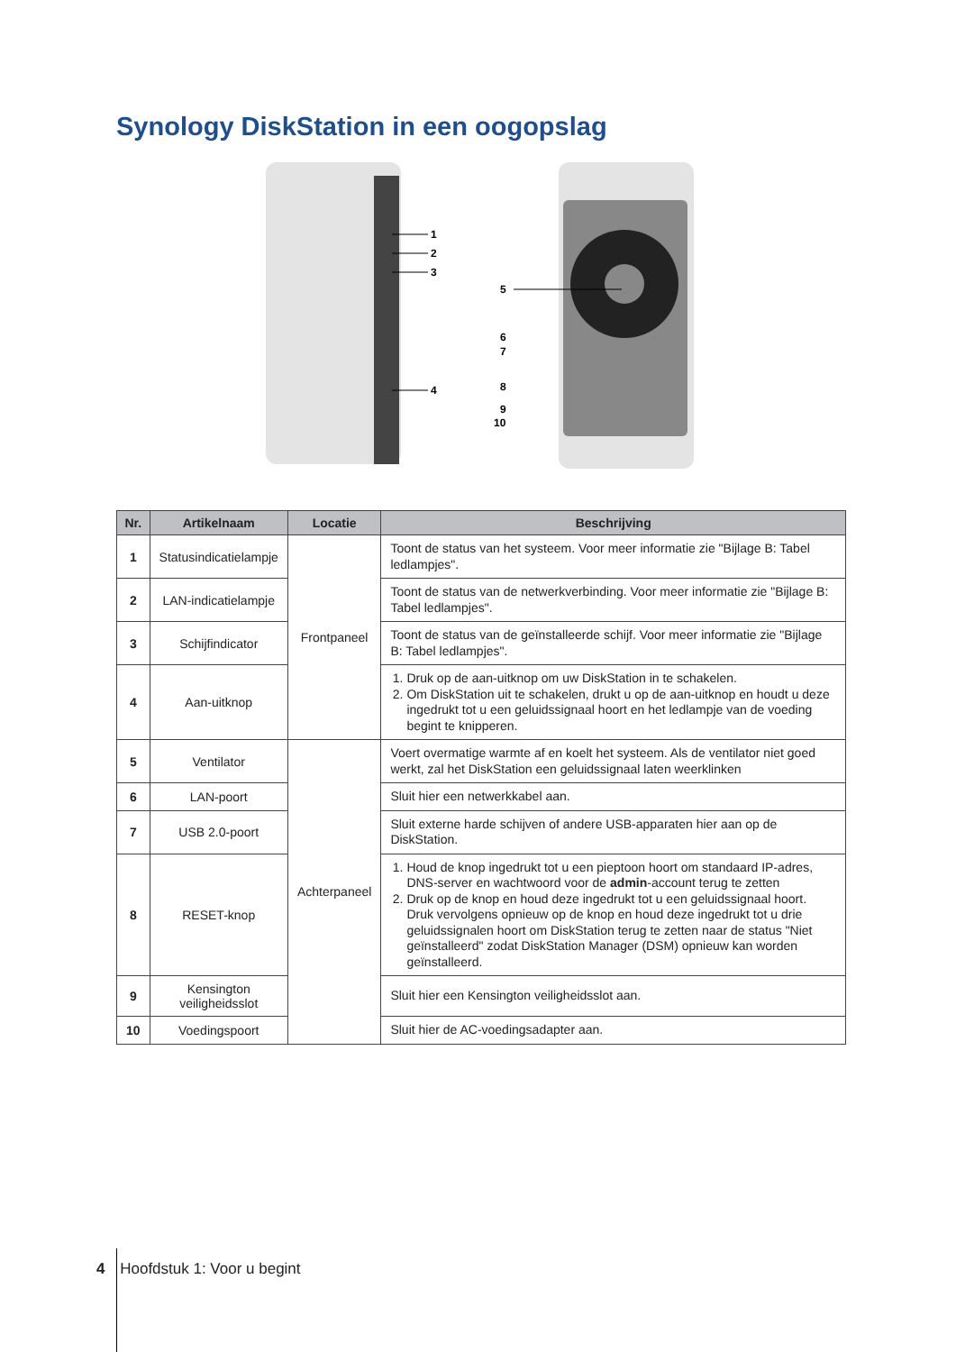Synology DiskStation in een oogopslag
1
2
3
4
5
6
7
8
9
10
| Nr. | Artikelnaam | Locatie | Beschrijving |
| --- | --- | --- | --- |
| 1 | Statusindicatielampje | Frontpaneel | Toont de status van het systeem. Voor meer informatie zie "Bijlage B: Tabel ledlampjes". |
| 2 | LAN-indicatielampje | | Toont de status van de netwerkverbinding. Voor meer informatie zie "Bijlage B: Tabel ledlampjes". |
| 3 | Schijfindicator | | Toont de status van de geïnstalleerde schijf. Voor meer informatie zie "Bijlage B: Tabel ledlampjes". |
| 4 | Aan-uitknop | | 1. Druk op de aan-uitknop om uw DiskStation in te schakelen. 2. Om DiskStation uit te schakelen, drukt u op de aan-uitknop en houdt u deze ingedrukt tot u een geluidssignaal hoort en het ledlampje van de voeding begint te knipperen. |
| 5 | Ventilator | Achterpaneel | Voert overmatige warmte af en koelt het systeem. Als de ventilator niet goed werkt, zal het DiskStation een geluidssignaal laten weerklinken |
| 6 | LAN-poort | | Sluit hier een netwerkkabel aan. |
| 7 | USB 2.0-poort | | Sluit externe harde schijven of andere USB-apparaten hier aan op de DiskStation. |
| 8 | RESET-knop | | 1. Houd de knop ingedrukt tot u een pieptoon hoort om standaard IP-adres, DNS-server en wachtwoord voor de admin -account terug te zetten 2. Druk op de knop en houd deze ingedrukt tot u een geluidssignaal hoort. Druk vervolgens opnieuw op de knop en houd deze ingedrukt tot u drie geluidssignalen hoort om DiskStation terug te zetten naar de status "Niet geïnstalleerd" zodat DiskStation Manager (DSM) opnieuw kan worden geïnstalleerd. |
| 9 | Kensington veiligheidsslot | | Sluit hier een Kensington veiligheidsslot aan. |
| 10 | Voedingspoort | | Sluit hier de AC-voedingsadapter aan. |
4 Hoofdstuk 1: Voor u begint